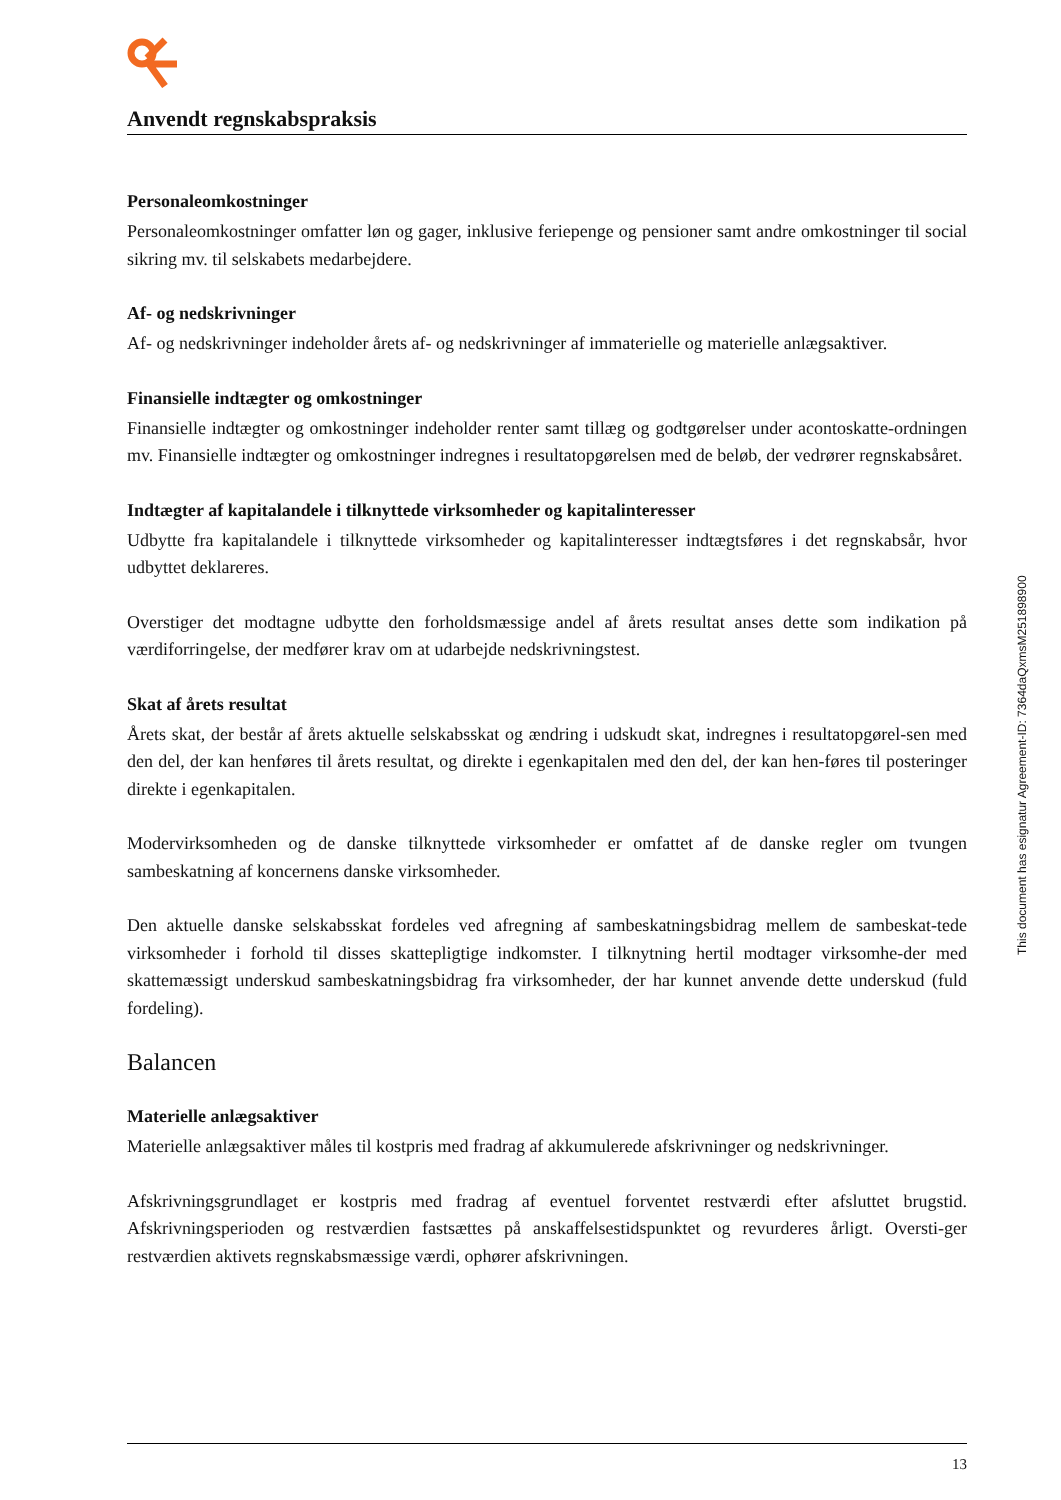Anvendt regnskabspraksis
Personaleomkostninger
Personaleomkostninger omfatter løn og gager, inklusive feriepenge og pensioner samt andre omkostninger til social sikring mv. til selskabets medarbejdere.
Af- og nedskrivninger
Af- og nedskrivninger indeholder årets af- og nedskrivninger af immaterielle og materielle anlægsaktiver.
Finansielle indtægter og omkostninger
Finansielle indtægter og omkostninger indeholder renter samt tillæg og godtgørelser under acontoskatte-ordningen mv. Finansielle indtægter og omkostninger indregnes i resultatopgørelsen med de beløb, der vedrører regnskabsåret.
Indtægter af kapitalandele i tilknyttede virksomheder og kapitalinteresser
Udbytte fra kapitalandele i tilknyttede virksomheder og kapitalinteresser indtægtsføres i det regnskabsår, hvor udbyttet deklareres.
Overstiger det modtagne udbytte den forholdsmæssige andel af årets resultat anses dette som indikation på værdiforringelse, der medfører krav om at udarbejde nedskrivningstest.
Skat af årets resultat
Årets skat, der består af årets aktuelle selskabsskat og ændring i udskudt skat, indregnes i resultatopgørel-sen med den del, der kan henføres til årets resultat, og direkte i egenkapitalen med den del, der kan hen-føres til posteringer direkte i egenkapitalen.
Modervirksomheden og de danske tilknyttede virksomheder er omfattet af de danske regler om tvungen sambeskatning af koncernens danske virksomheder.
Den aktuelle danske selskabsskat fordeles ved afregning af sambeskatningsbidrag mellem de sambeskat-tede virksomheder i forhold til disses skattepligtige indkomster. I tilknytning hertil modtager virksomhe-der med skattemæssigt underskud sambeskatningsbidrag fra virksomheder, der har kunnet anvende dette underskud (fuld fordeling).
Balancen
Materielle anlægsaktiver
Materielle anlægsaktiver måles til kostpris med fradrag af akkumulerede afskrivninger og nedskrivninger.
Afskrivningsgrundlaget er kostpris med fradrag af eventuel forventet restværdi efter afsluttet brugstid. Afskrivningsperioden og restværdien fastsættes på anskaffelsestidspunktet og revurderes årligt. Oversti-ger restværdien aktivets regnskabsmæssige værdi, ophører afskrivningen.
This document has esignatur Agreement-ID: 7364daQxmsM251898900
13